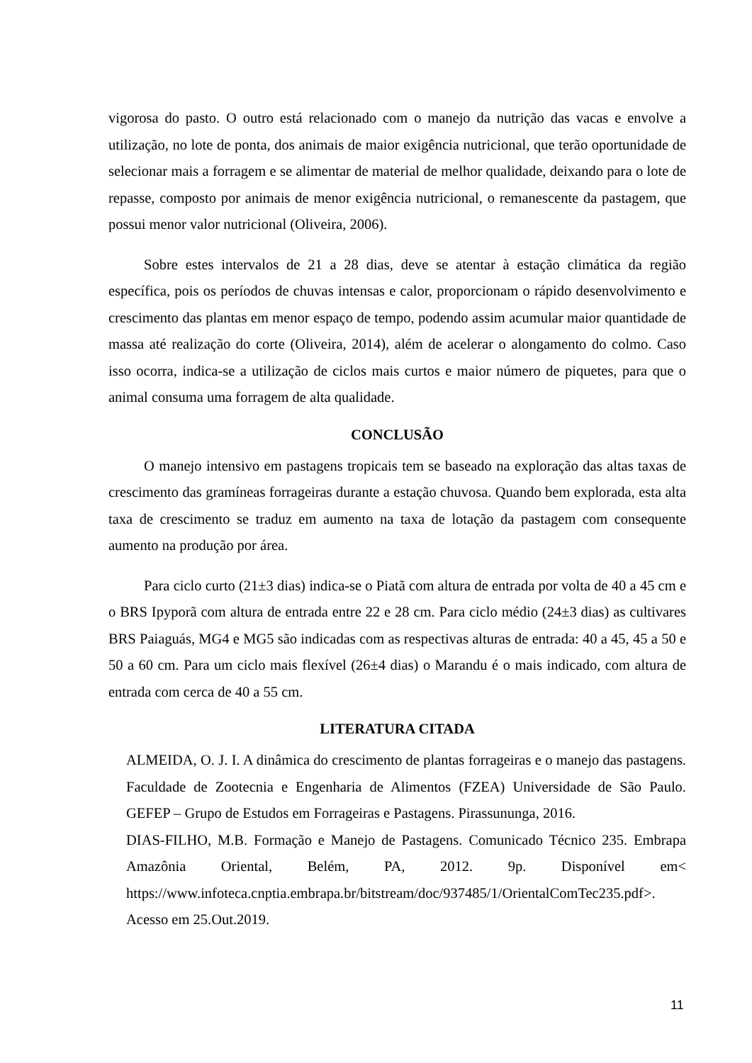vigorosa do pasto. O outro está relacionado com o manejo da nutrição das vacas e envolve a utilização, no lote de ponta, dos animais de maior exigência nutricional, que terão oportunidade de selecionar mais a forragem e se alimentar de material de melhor qualidade, deixando para o lote de repasse, composto por animais de menor exigência nutricional, o remanescente da pastagem, que possui menor valor nutricional (Oliveira, 2006).
Sobre estes intervalos de 21 a 28 dias, deve se atentar à estação climática da região específica, pois os períodos de chuvas intensas e calor, proporcionam o rápido desenvolvimento e crescimento das plantas em menor espaço de tempo, podendo assim acumular maior quantidade de massa até realização do corte (Oliveira, 2014), além de acelerar o alongamento do colmo. Caso isso ocorra, indica-se a utilização de ciclos mais curtos e maior número de piquetes, para que o animal consuma uma forragem de alta qualidade.
CONCLUSÃO
O manejo intensivo em pastagens tropicais tem se baseado na exploração das altas taxas de crescimento das gramíneas forrageiras durante a estação chuvosa. Quando bem explorada, esta alta taxa de crescimento se traduz em aumento na taxa de lotação da pastagem com consequente aumento na produção por área.
Para ciclo curto (21±3 dias) indica-se o Piatã com altura de entrada por volta de 40 a 45 cm e o BRS Ipyporã com altura de entrada entre 22 e 28 cm. Para ciclo médio (24±3 dias) as cultivares BRS Paiaguás, MG4 e MG5 são indicadas com as respectivas alturas de entrada: 40 a 45, 45 a 50 e 50 a 60 cm. Para um ciclo mais flexível (26±4 dias) o Marandu é o mais indicado, com altura de entrada com cerca de 40 a 55 cm.
LITERATURA CITADA
ALMEIDA, O. J. I. A dinâmica do crescimento de plantas forrageiras e o manejo das pastagens. Faculdade de Zootecnia e Engenharia de Alimentos (FZEA) Universidade de São Paulo. GEFEP – Grupo de Estudos em Forrageiras e Pastagens. Pirassununga, 2016.
DIAS-FILHO, M.B. Formação e Manejo de Pastagens. Comunicado Técnico 235. Embrapa Amazônia Oriental, Belém, PA, 2012. 9p. Disponível em< https://www.infoteca.cnptia.embrapa.br/bitstream/doc/937485/1/OrientalComTec235.pdf>. Acesso em 25.Out.2019.
11